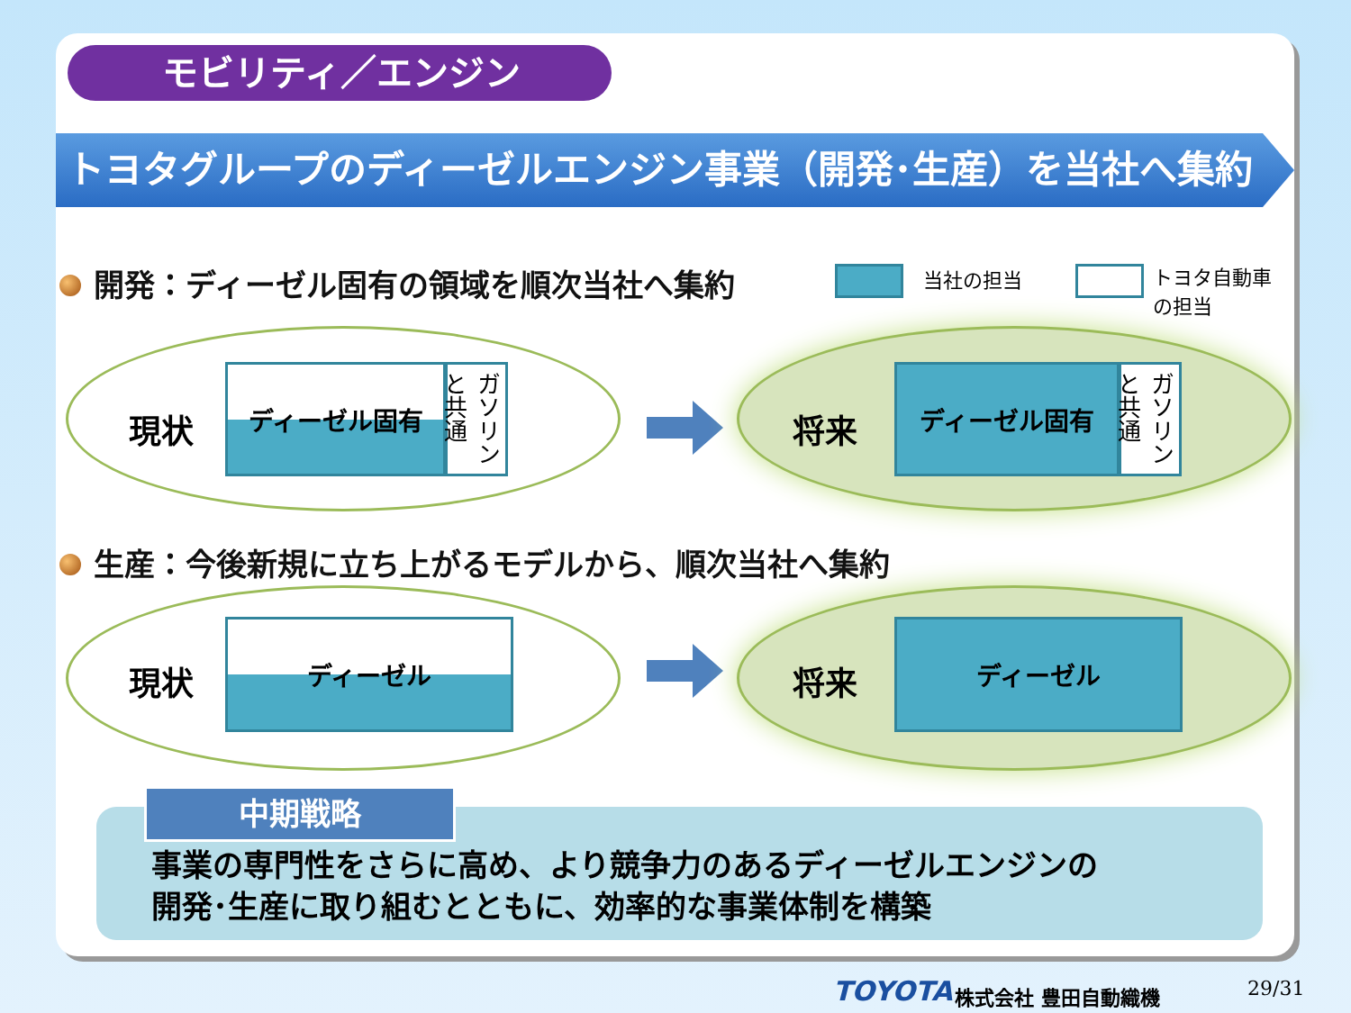モビリティ／エンジン
トヨタグループのディーゼルエンジン事業（開発･生産）を当社へ集約
開発：ディーゼル固有の領域を順次当社へ集約
当社の担当
トヨタ自動車の担当
現状
ディーゼル固有
ガソリンと共通
将来
ディーゼル固有
ガソリンと共通
生産：今後新規に立ち上がるモデルから、順次当社へ集約
現状
ディーゼル
将来
ディーゼル
中期戦略
事業の専門性をさらに高め、より競争力のあるディーゼルエンジンの
開発･生産に取り組むとともに、効率的な事業体制を構築
TOYOTA 株式会社 豊田自動織機 29/31